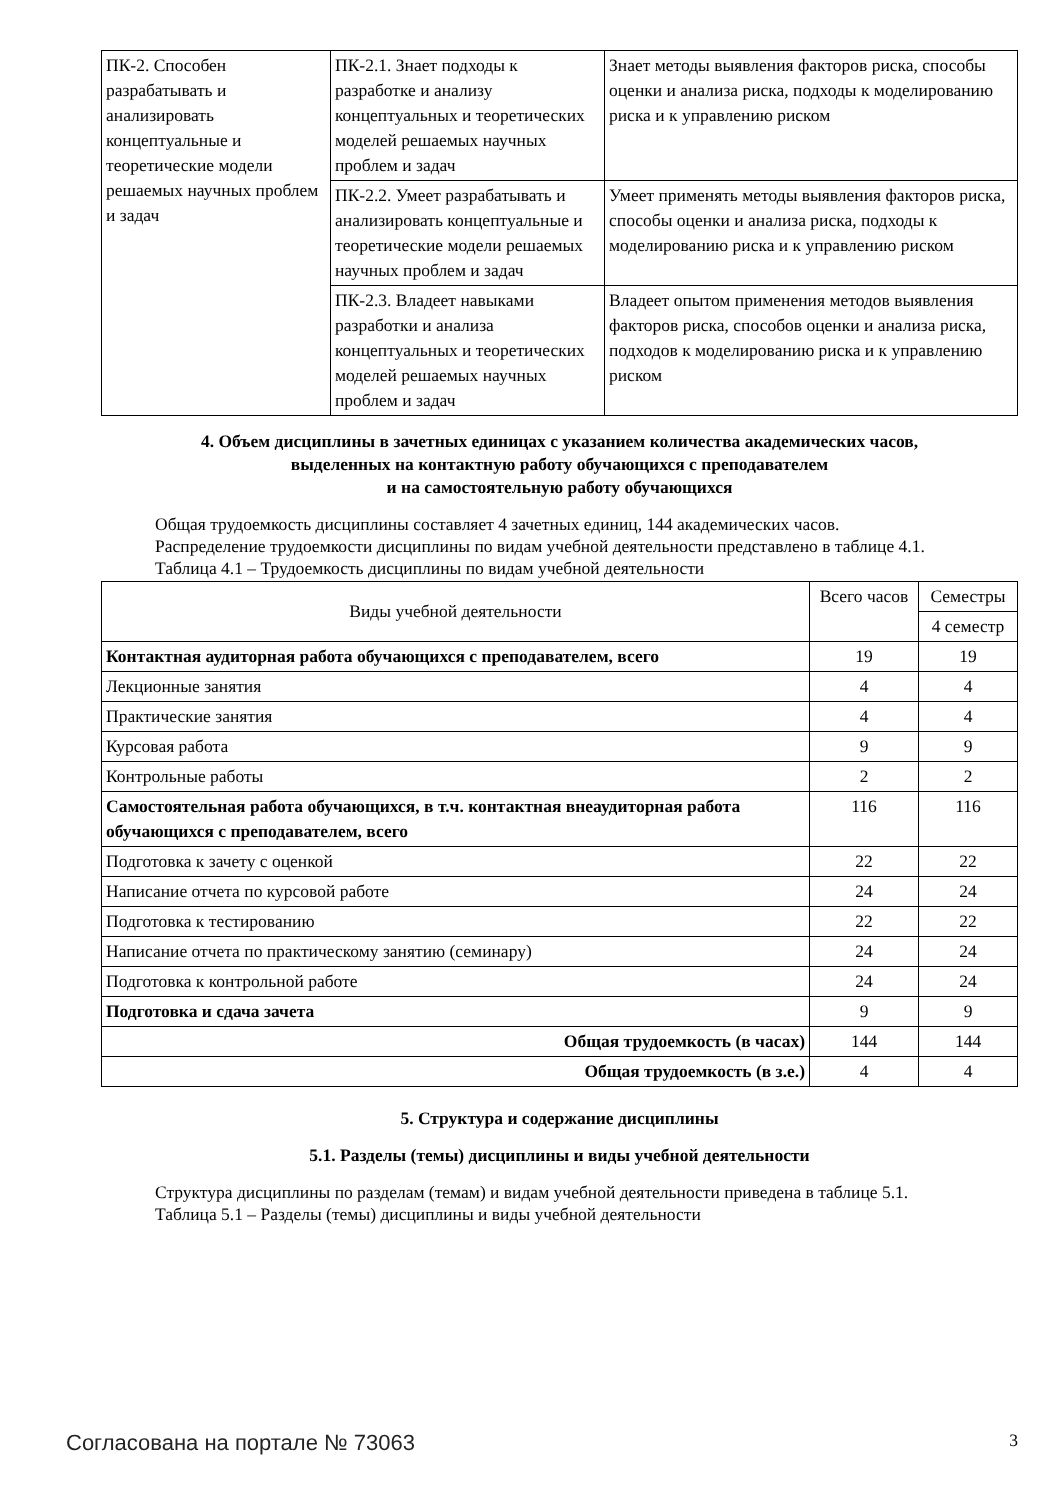| ПК-2. Способен разрабатывать и анализировать концептуальные и теоретические модели решаемых научных проблем и задач | ПК-2.1. Знает подходы к разработке и анализу концептуальных и теоретических моделей решаемых научных проблем и задач | Знает методы выявления факторов риска, способы оценки и анализа риска, подходы к моделированию риска и к управлению риском |
| | ПК-2.2. Умеет разрабатывать и анализировать концептуальные и теоретические модели решаемых научных проблем и задач | Умеет применять методы выявления факторов риска, способы оценки и анализа риска, подходы к моделированию риска и к управлению риском |
| | ПК-2.3. Владеет навыками разработки и анализа концептуальных и теоретических моделей решаемых научных проблем и задач | Владеет опытом применения методов выявления факторов риска, способов оценки и анализа риска, подходов к моделированию риска и к управлению риском |
4. Объем дисциплины в зачетных единицах с указанием количества академических часов,
выделенных на контактную работу обучающихся с преподавателем
и на самостоятельную работу обучающихся
Общая трудоемкость дисциплины составляет 4 зачетных единиц, 144 академических часов.
Распределение трудоемкости дисциплины по видам учебной деятельности представлено в таблице 4.1.
Таблица 4.1 – Трудоемкость дисциплины по видам учебной деятельности
| Виды учебной деятельности | Всего часов | Семестры |
| --- | --- | --- |
| | | 4 семестр |
| Контактная аудиторная работа обучающихся с преподавателем, всего | 19 | 19 |
| Лекционные занятия | 4 | 4 |
| Практические занятия | 4 | 4 |
| Курсовая работа | 9 | 9 |
| Контрольные работы | 2 | 2 |
| Самостоятельная работа обучающихся, в т.ч. контактная внеаудиторная работа обучающихся с преподавателем, всего | 116 | 116 |
| Подготовка к зачету с оценкой | 22 | 22 |
| Написание отчета по курсовой работе | 24 | 24 |
| Подготовка к тестированию | 22 | 22 |
| Написание отчета по практическому занятию (семинару) | 24 | 24 |
| Подготовка к контрольной работе | 24 | 24 |
| Подготовка и сдача зачета | 9 | 9 |
| Общая трудоемкость (в часах) | 144 | 144 |
| Общая трудоемкость (в з.е.) | 4 | 4 |
5. Структура и содержание дисциплины
5.1. Разделы (темы) дисциплины и виды учебной деятельности
Структура дисциплины по разделам (темам) и видам учебной деятельности приведена в таблице 5.1.
Таблица 5.1 – Разделы (темы) дисциплины и виды учебной деятельности
Согласована на портале № 73063 3